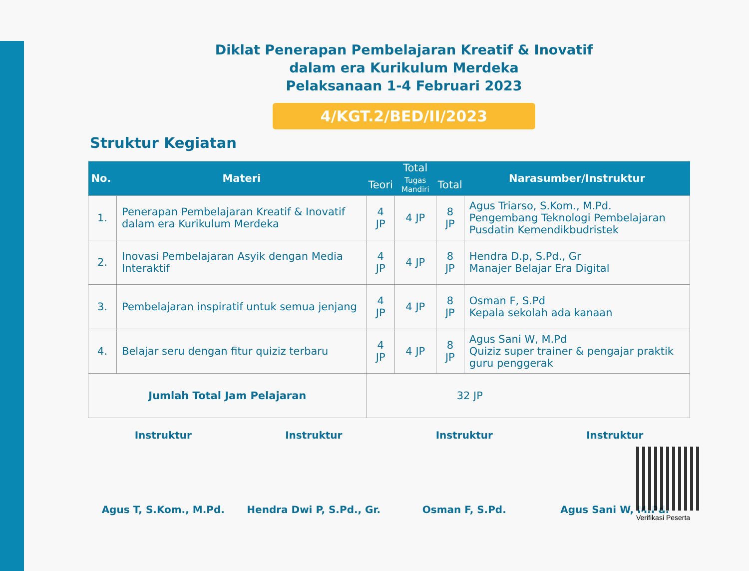Diklat Penerapan Pembelajaran Kreatif & Inovatif
dalam era Kurikulum Merdeka
Pelaksanaan 1-4 Februari 2023
4/KGT.2/BED/II/2023
Struktur Kegiatan
| No. | Materi | Total | | | Narasumber/Instruktur |
| --- | --- | --- | --- | --- | --- |
| | | Teori | Tugas Mandiri | Total | |
| 1. | Penerapan Pembelajaran Kreatif & Inovatif dalam era Kurikulum Merdeka | 4 JP | 4 JP | 8 JP | Agus Triarso, S.Kom., M.Pd. Pengembang Teknologi Pembelajaran Pusdatin Kemendikbudristek |
| 2. | Inovasi Pembelajaran Asyik dengan Media Interaktif | 4 JP | 4 JP | 8 JP | Hendra D.p, S.Pd., Gr Manajer Belajar Era Digital |
| 3. | Pembelajaran inspiratif untuk semua jenjang | 4 JP | 4 JP | 8 JP | Osman F, S.Pd Kepala sekolah ada kanaan |
| 4. | Belajar seru dengan fitur quiziz terbaru | 4 JP | 4 JP | 8 JP | Agus Sani W, M.Pd Quiziz super trainer & pengajar praktik guru penggerak |
| Jumlah Total Jam Pelajaran | | 32 JP | | | |
Instruktur
Agus T, S.Kom., M.Pd.
Instruktur
Hendra Dwi P, S.Pd., Gr.
Instruktur
Osman F, S.Pd.
Instruktur
Agus Sani W, M.Pd.
Verifikasi Peserta